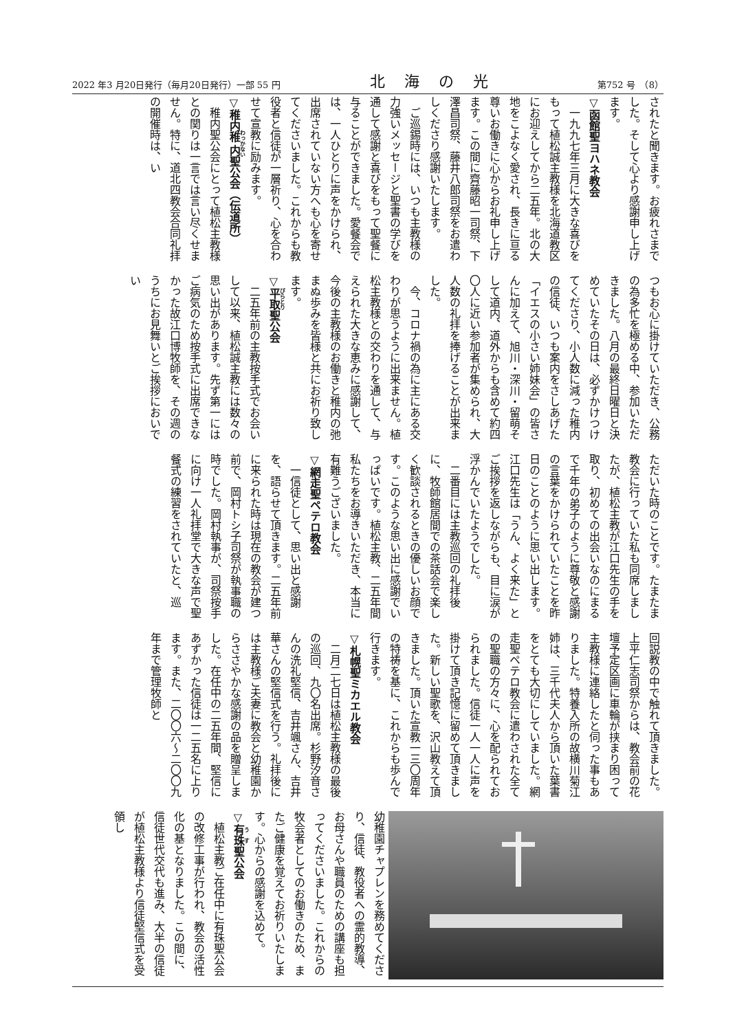2022 年3 月20日発行（毎月20日発行）一部 55 円 北海の光 第752 号　（8）
されたと聞きます。お疲れさまでした。そして心より感謝申し上げます。
▽函館聖ヨハネ教会
一九九七年三月に大きな喜びをもって植松誠主教様を北海道教区にお迎えしてから二五年。北の大地をこよなく愛され、長きに亘る尊いお働きに心からお礼申し上げます。この間に齊藤昭一司祭、下澤昌司祭、藤井八郎司祭をお遣わしくださり感謝いたします。
ご巡錫時には、いつも主教様の力強いメッセージと聖書の学びを通して感謝と喜びをもって聖餐に与ることができました。愛餐会では、一人ひとりに声をかけられ、出席されていない方へも心を寄せてくださいました。これからも教役者と信徒が一層祈り、心を合わせて宣教に励みます。
▽稚内稚内聖公会（伝道所）
稚内聖公会にとって植松主教様との関りは一言では言い尽くせません。特に、道北四教会合同礼拝の開催時は、い
つもお心に掛けていただき、公務の為多忙を極める中、参加いただきました。八月の最終日曜日と決めていたその日は、必ずかけつけてくださり、小人数に減った稚内の信徒、いつも案内をさしあげた「イエスの小さい姉妹会」の皆さんに加えて、旭川・深川・留萌そして道内、道外からも含めて約四〇人に近い参加者が集められ、大人数の礼拝を捧げることが出来ました。
今、コロナ禍の為に主にある交わりが思うように出来ません。植松主教様との交わりを通して、与えられた大きな恵みに感謝して、今後の主教様のお働きと稚内の弛まぬ歩みを皆様と共にお祈り致します。
▽平取聖公会
二五年前の主教按手式でお会いして以来、植松誠主教には数々の思い出があります。先ず第一にはご病気のため按手式に出席できなかった故江口博牧師を、その週のうちにお見舞いとご挨拶においでい
ただいた時のことです。たまたま教会に行っていた私も同席しましたが、植松主教が江口先生の手を取り、初めての出会いなのにまるで千年の弟子のように尊敬と感謝の言葉をかけられていたことを昨日のことのように思い出します。江口先生は「うん、よく来た」とご挨拶を返しながらも、目に涙が浮かんでいたようでした。
二番目には主教巡回の礼拝後に、牧師館居間での茶話会で楽しく歓談されるときの優しいお顔です。このような思い出に感謝でいっぱいです。植松主教、二五年間私たちをお導きいただき、本当に有難うございました。
▽網走聖ペテロ教会
一信徒として、思い出と感謝を、語らせて頂きます。二五年前に来られた時は現在の教会が建つ前で、岡村トシ子司祭が執事職の時でした。岡村執事が、司祭按手に向け一人礼拝堂で大きな声で聖餐式の練習をされていたと、巡
回説教の中で触れて頂きました。上平仁志司祭からは、教会前の花壇予定区画に車輪が挟まり困って主教様に連絡したと伺った事もありました。特養入所の故横川菊江姉は、三千代夫人から頂いた葉書をとても大切にしていました。網走聖ペテロ教会に遣わされた全ての聖職の方々に、心を配られておられました。信徒一人一人に声を掛けて頂き記憶に留めて頂きました。新しい聖歌を、沢山教えて頂きました。頂いた宣教一三〇周年の特祷を基に、これからも歩んで行きます。
▽札幌聖ミカエル教会
二月二七日は植松主教様の最後の巡回、九〇名出席。杉野汐音さんの洗礼堅信、吉井颯さん、吉井華さんの堅信式を行う。礼拝後には主教様ご夫妻に教会と幼稚園からささやかな感謝の品を贈呈しました。在任中の二五年間、堅信にあずかった信徒は一二五名に上ります。また、二〇〇六～二〇〇九年まで管理牧師と
幼稚園チャプレンを務めてくださり、信徒、教役者への霊的教導、お母さんや職員のための講座も担ってくださいました。これからの牧会者としてのお働きのため、またご健康を覚えてお祈りいたします。心からの感謝を込めて。
▽有珠聖公会
植松主教ご在任中に有珠聖公会の改修工事が行われ、教会の活性化の基となりました。この間に、信徒世代交代も進み、大半の信徒が植松主教様より信徒堅信式を受領し